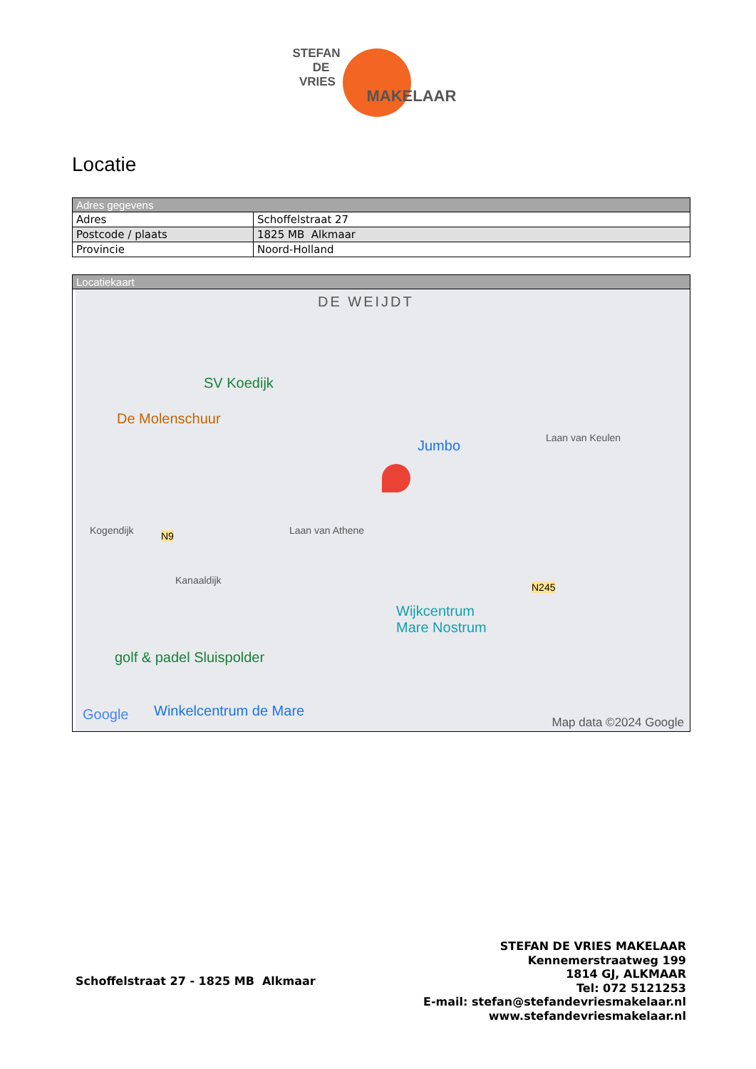STEFAN
DE
VRIES
MAKELAAR
Locatie
| Adres gegevens | |
| --- | --- |
| Adres | Schoffelstraat 27 |
| Postcode / plaats | 1825 MB Alkmaar |
| Provincie | Noord-Holland |
| Locatiekaart |
| --- |
| DE WEIJDT SV Koedijk De Molenschuur Jumbo Wijkcentrum Mare Nostrum golf & padel Sluispolder Google Winkelcentrum de Mare N245 N9 Laan van Athene Laan van Keulen Kogendijk Kanaaldijk Map data ©2024 Google |
Schoffelstraat 27 - 1825 MB Alkmaar
STEFAN DE VRIES MAKELAAR
Kennemerstraatweg 199
1814 GJ, ALKMAAR
Tel: 072 5121253
E-mail: stefan@stefandevriesmakelaar.nl
www.stefandevriesmakelaar.nl